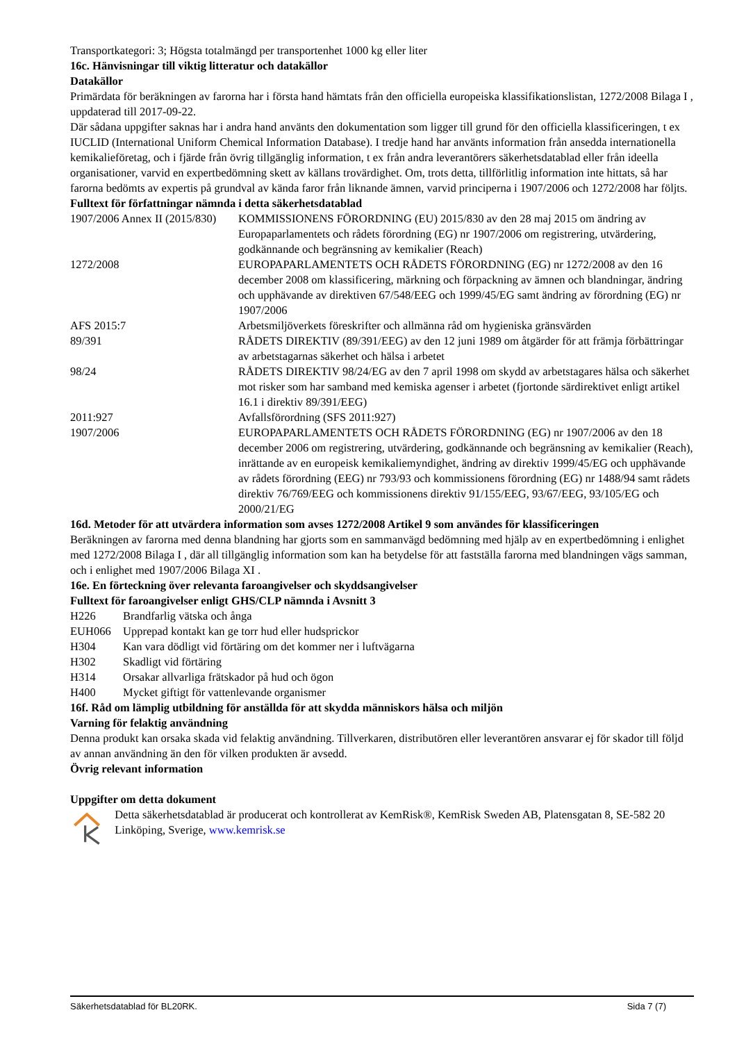Transportkategori: 3; Högsta totalmängd per transportenhet 1000 kg eller liter
16c. Hänvisningar till viktig litteratur och datakällor
Datakällor
Primärdata för beräkningen av farorna har i första hand hämtats från den officiella europeiska klassifikationslistan, 1272/2008 Bilaga I , uppdaterad till 2017-09-22.
Där sådana uppgifter saknas har i andra hand använts den dokumentation som ligger till grund för den officiella klassificeringen, t ex IUCLID (International Uniform Chemical Information Database). I tredje hand har använts information från ansedda internationella kemikalieföretag, och i fjärde från övrig tillgänglig information, t ex från andra leverantörers säkerhetsdatablad eller från ideella organisationer, varvid en expertbedömning skett av källans trovärdighet. Om, trots detta, tillförlitlig information inte hittats, så har farorna bedömts av expertis på grundval av kända faror från liknande ämnen, varvid principerna i 1907/2006 och 1272/2008 har följts.
Fulltext för författningar nämnda i detta säkerhetsdatablad
| 1907/2006 Annex II (2015/830) | KOMMISSIONENS FÖRORDNING (EU) 2015/830 av den 28 maj 2015 om ändring av Europaparlamentets och rådets förordning (EG) nr 1907/2006 om registrering, utvärdering, godkännande och begränsning av kemikalier (Reach) |
| 1272/2008 | EUROPAPARLAMENTETS OCH RÅDETS FÖRORDNING (EG) nr 1272/2008 av den 16 december 2008 om klassificering, märkning och förpackning av ämnen och blandningar, ändring och upphävande av direktiven 67/548/EEG och 1999/45/EG samt ändring av förordning (EG) nr 1907/2006 |
| AFS 2015:7 | Arbetsmiljöverkets föreskrifter och allmänna råd om hygieniska gränsvärden |
| 89/391 | RÅDETS DIREKTIV (89/391/EEG) av den 12 juni 1989 om åtgärder för att främja förbättringar av arbetstagarnas säkerhet och hälsa i arbetet |
| 98/24 | RÅDETS DIREKTIV 98/24/EG av den 7 april 1998 om skydd av arbetstagares hälsa och säkerhet mot risker som har samband med kemiska agenser i arbetet (fjortonde särdirektivet enligt artikel 16.1 i direktiv 89/391/EEG) |
| 2011:927 | Avfallsförordning (SFS 2011:927) |
| 1907/2006 | EUROPAPARLAMENTETS OCH RÅDETS FÖRORDNING (EG) nr 1907/2006 av den 18 december 2006 om registrering, utvärdering, godkännande och begränsning av kemikalier (Reach), inrättande av en europeisk kemikaliemyndighet, ändring av direktiv 1999/45/EG och upphävande av rådets förordning (EEG) nr 793/93 och kommissionens förordning (EG) nr 1488/94 samt rådets direktiv 76/769/EEG och kommissionens direktiv 91/155/EEG, 93/67/EEG, 93/105/EG och 2000/21/EG |
16d. Metoder för att utvärdera information som avses 1272/2008 Artikel 9 som användes för klassificeringen
Beräkningen av farorna med denna blandning har gjorts som en sammanvägd bedömning med hjälp av en expertbedömning i enlighet med 1272/2008 Bilaga I , där all tillgänglig information som kan ha betydelse för att fastställa farorna med blandningen vägs samman, och i enlighet med 1907/2006 Bilaga XI .
16e. En förteckning över relevanta faroangivelser och skyddsangivelser
Fulltext för faroangivelser enligt GHS/CLP nämnda i Avsnitt 3
| H226 | Brandfarlig vätska och ånga |
| EUH066 | Upprepad kontakt kan ge torr hud eller hudsprickor |
| H304 | Kan vara dödligt vid förtäring om det kommer ner i luftvägarna |
| H302 | Skadligt vid förtäring |
| H314 | Orsakar allvarliga frätskador på hud och ögon |
| H400 | Mycket giftigt för vattenlevande organismer |
16f. Råd om lämplig utbildning för anställda för att skydda människors hälsa och miljön
Varning för felaktig användning
Denna produkt kan orsaka skada vid felaktig användning. Tillverkaren, distributören eller leverantören ansvarar ej för skador till följd av annan användning än den för vilken produkten är avsedd.
Övrig relevant information
Uppgifter om detta dokument
Detta säkerhetsdatablad är producerat och kontrollerat av KemRisk®, KemRisk Sweden AB, Platensgatan 8, SE-582 20 Linköping, Sverige, www.kemrisk.se
Säkerhetsdatablad för BL20RK. Sida 7 (7)